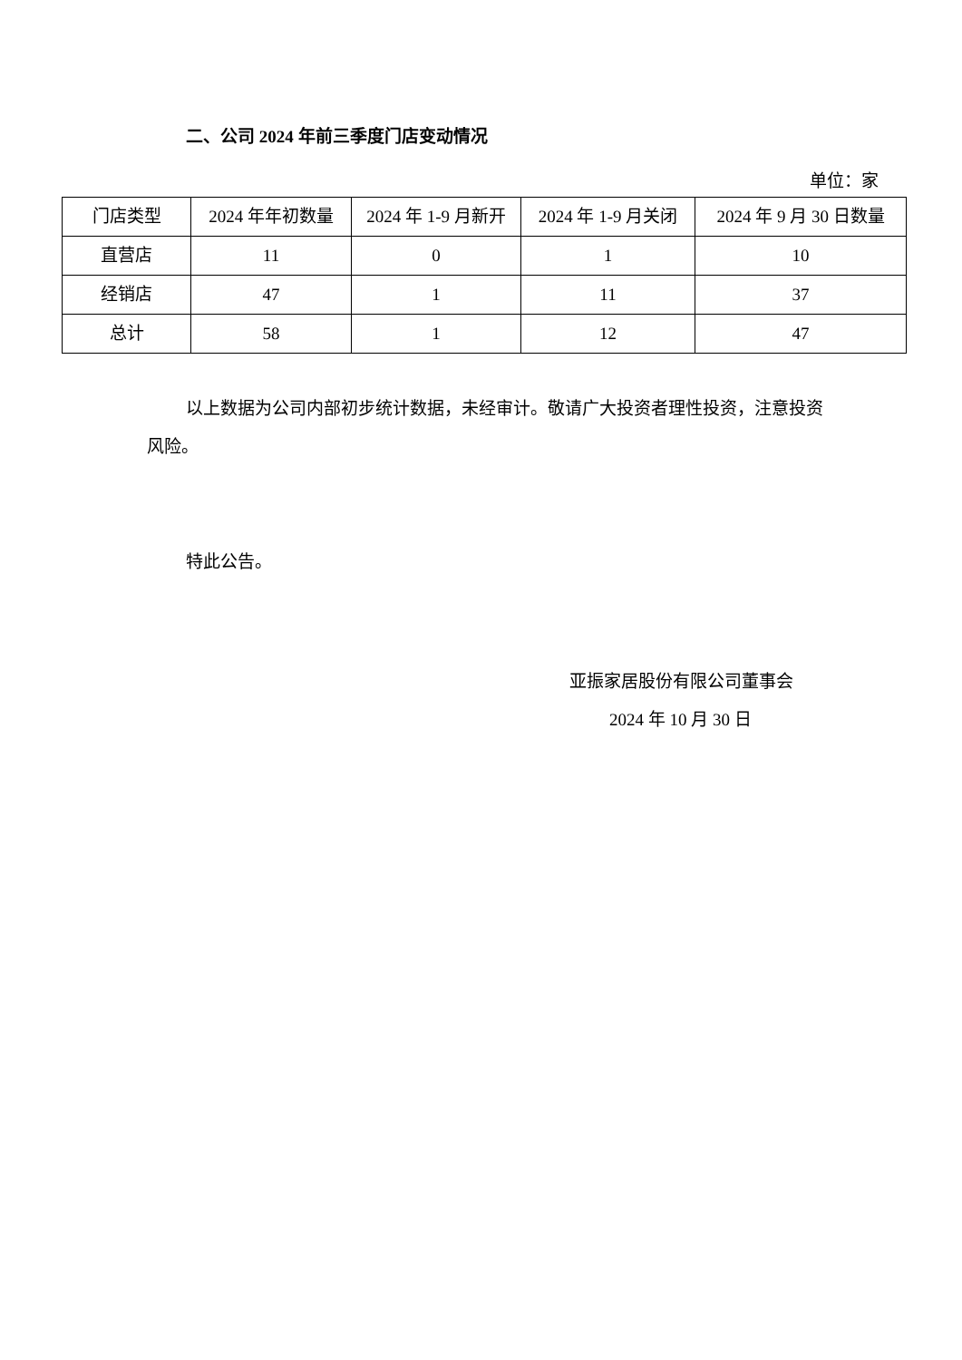二、公司 2024 年前三季度门店变动情况
单位：家
| 门店类型 | 2024 年年初数量 | 2024 年 1-9 月新开 | 2024 年 1-9 月关闭 | 2024 年 9 月 30 日数量 |
| 直营店 | 11 | 0 | 1 | 10 |
| 经销店 | 47 | 1 | 11 | 37 |
| 总计 | 58 | 1 | 12 | 47 |
以上数据为公司内部初步统计数据，未经审计。敬请广大投资者理性投资，注意投资风险。
特此公告。
亚振家居股份有限公司董事会
2024 年 10 月 30 日